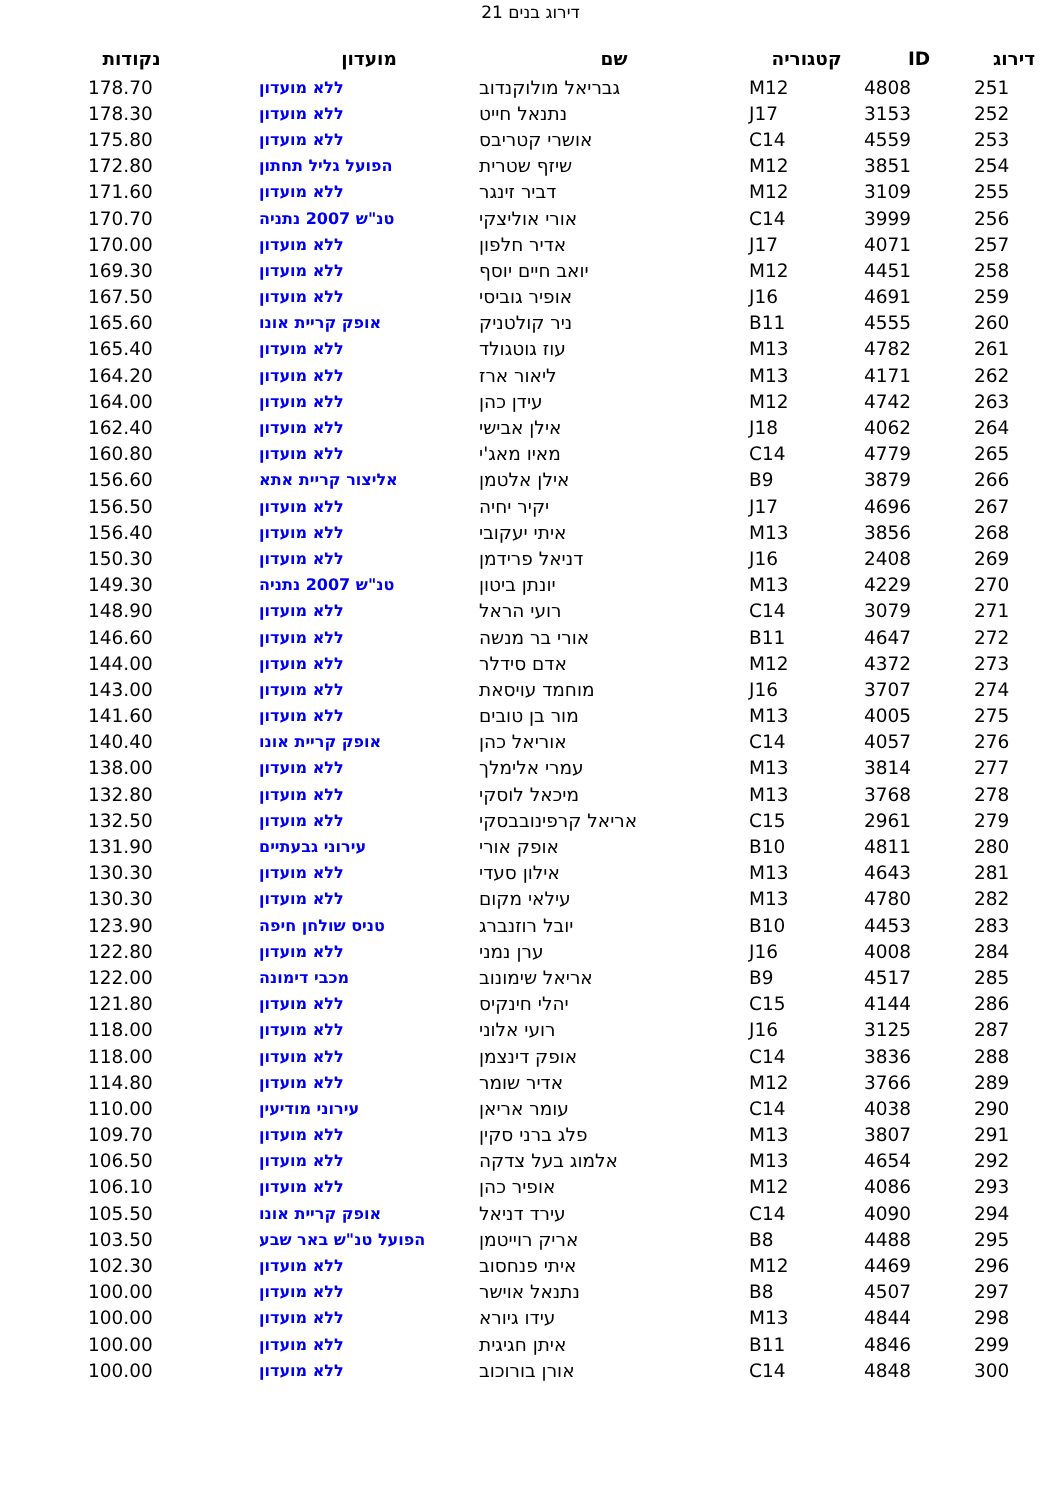דירוג בנים 21
| דירוג | ID | קטגוריה | שם | מועדון | נקודות |
| --- | --- | --- | --- | --- | --- |
| 251 | 4808 | M12 | גבריאל מולוקנדוב | ללא מועדון | 178.70 |
| 252 | 3153 | J17 | נתנאל חייט | ללא מועדון | 178.30 |
| 253 | 4559 | C14 | אושרי קטריבס | ללא מועדון | 175.80 |
| 254 | 3851 | M12 | שיזף שטרית | הפועל גליל תחתון | 172.80 |
| 255 | 3109 | M12 | דביר זינגר | ללא מועדון | 171.60 |
| 256 | 3999 | C14 | אורי אוליצקי | טנ"ש 2007 נתניה | 170.70 |
| 257 | 4071 | J17 | אדיר חלפון | ללא מועדון | 170.00 |
| 258 | 4451 | M12 | יואב חיים יוסף | ללא מועדון | 169.30 |
| 259 | 4691 | J16 | אופיר גוביסי | ללא מועדון | 167.50 |
| 260 | 4555 | B11 | ניר קולטניק | אופק קריית אונו | 165.60 |
| 261 | 4782 | M13 | עוז גוטגולד | ללא מועדון | 165.40 |
| 262 | 4171 | M13 | ליאור ארז | ללא מועדון | 164.20 |
| 263 | 4742 | M12 | עידן כהן | ללא מועדון | 164.00 |
| 264 | 4062 | J18 | אילן אבישי | ללא מועדון | 162.40 |
| 265 | 4779 | C14 | מאיו מאג'י | ללא מועדון | 160.80 |
| 266 | 3879 | B9 | אילן אלטמן | אליצור קריית אתא | 156.60 |
| 267 | 4696 | J17 | יקיר יחיה | ללא מועדון | 156.50 |
| 268 | 3856 | M13 | איתי יעקובי | ללא מועדון | 156.40 |
| 269 | 2408 | J16 | דניאל פרידמן | ללא מועדון | 150.30 |
| 270 | 4229 | M13 | יונתן ביטון | טנ"ש 2007 נתניה | 149.30 |
| 271 | 3079 | C14 | רועי הראל | ללא מועדון | 148.90 |
| 272 | 4647 | B11 | אורי בר מנשה | ללא מועדון | 146.60 |
| 273 | 4372 | M12 | אדם סידלר | ללא מועדון | 144.00 |
| 274 | 3707 | J16 | מוחמד עויסאת | ללא מועדון | 143.00 |
| 275 | 4005 | M13 | מור בן טובים | ללא מועדון | 141.60 |
| 276 | 4057 | C14 | אוריאל כהן | אופק קריית אונו | 140.40 |
| 277 | 3814 | M13 | עמרי אלימלך | ללא מועדון | 138.00 |
| 278 | 3768 | M13 | מיכאל לוסקי | ללא מועדון | 132.80 |
| 279 | 2961 | C15 | אריאל קרפינובבסקי | ללא מועדון | 132.50 |
| 280 | 4811 | B10 | אופק אורי | עירוני גבעתיים | 131.90 |
| 281 | 4643 | M13 | אילון סעדי | ללא מועדון | 130.30 |
| 282 | 4780 | M13 | עילאי מקום | ללא מועדון | 130.30 |
| 283 | 4453 | B10 | יובל רוזנברג | טניס שולחן חיפה | 123.90 |
| 284 | 4008 | J16 | ערן נמני | ללא מועדון | 122.80 |
| 285 | 4517 | B9 | אריאל שימונוב | מכבי דימונה | 122.00 |
| 286 | 4144 | C15 | יהלי חינקיס | ללא מועדון | 121.80 |
| 287 | 3125 | J16 | רועי אלוני | ללא מועדון | 118.00 |
| 288 | 3836 | C14 | אופק דינצמן | ללא מועדון | 118.00 |
| 289 | 3766 | M12 | אדיר שומר | ללא מועדון | 114.80 |
| 290 | 4038 | C14 | עומר אריאן | עירוני מודיעין | 110.00 |
| 291 | 3807 | M13 | פלג ברני סקין | ללא מועדון | 109.70 |
| 292 | 4654 | M13 | אלמוג בעל צדקה | ללא מועדון | 106.50 |
| 293 | 4086 | M12 | אופיר כהן | ללא מועדון | 106.10 |
| 294 | 4090 | C14 | עירד דניאל | אופק קריית אונו | 105.50 |
| 295 | 4488 | B8 | אריק רוייטמן | הפועל טנ"ש באר שבע | 103.50 |
| 296 | 4469 | M12 | איתי פנחסוב | ללא מועדון | 102.30 |
| 297 | 4507 | B8 | נתנאל אוישר | ללא מועדון | 100.00 |
| 298 | 4844 | M13 | עידו גיורא | ללא מועדון | 100.00 |
| 299 | 4846 | B11 | איתן חגיגית | ללא מועדון | 100.00 |
| 300 | 4848 | C14 | אורן בורוכוב | ללא מועדון | 100.00 |